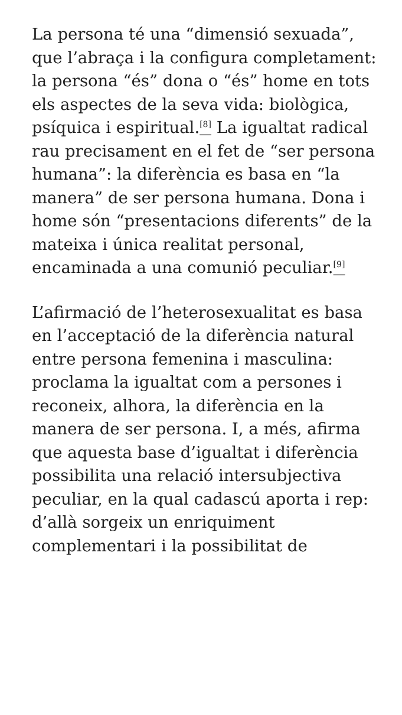La persona té una “dimensió sexuada”, que l’abraça i la configura completament: la persona “és” dona o “és” home en tots els aspectes de la seva vida: biològica, psíquica i espiritual.<sup>[8]</sup> La igualtat radical rau precisament en el fet de “ser persona humana”: la diferència es basa en “la manera” de ser persona humana. Dona i home són “presentacions diferents” de la mateixa i única realitat personal, encaminada a una comunió peculiar.<sup>[9]</sup>
L’afirmació de l’heterosexualitat es basa en l’acceptació de la diferència natural entre persona femenina i masculina: proclama la igualtat com a persones i reconeix, alhora, la diferència en la manera de ser persona. I, a més, afirma que aquesta base d’igualtat i diferència possibilita una relació intersubjectiva peculiar, en la qual cadascú aporta i rep: d’allà sorgeix un enriquiment complementari i la possibilitat de